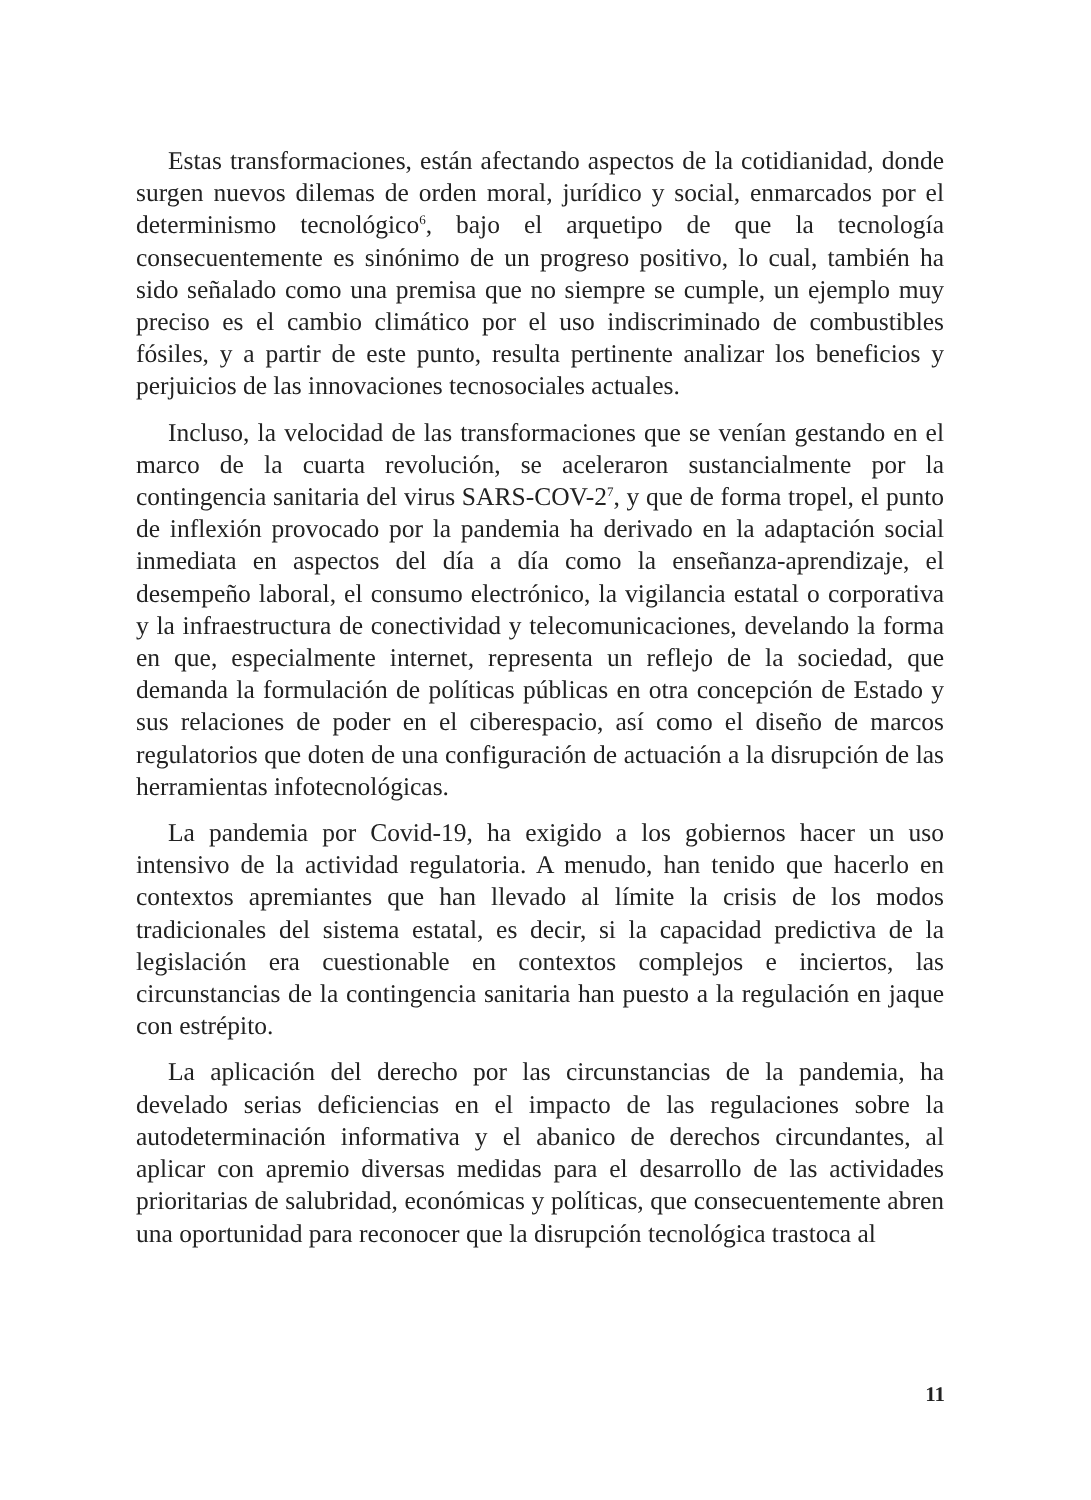Estas transformaciones, están afectando aspectos de la cotidianidad, donde surgen nuevos dilemas de orden moral, jurídico y social, enmarcados por el determinismo tecnológico<sup>6</sup>, bajo el arquetipo de que la tecnología consecuentemente es sinónimo de un progreso positivo, lo cual, también ha sido señalado como una premisa que no siempre se cumple, un ejemplo muy preciso es el cambio climático por el uso indiscriminado de combustibles fósiles, y a partir de este punto, resulta pertinente analizar los beneficios y perjuicios de las innovaciones tecnosociales actuales.
Incluso, la velocidad de las transformaciones que se venían gestando en el marco de la cuarta revolución, se aceleraron sustancialmente por la contingencia sanitaria del virus SARS-COV-2<sup>7</sup>, y que de forma tropel, el punto de inflexión provocado por la pandemia ha derivado en la adaptación social inmediata en aspectos del día a día como la enseñanza-aprendizaje, el desempeño laboral, el consumo electrónico, la vigilancia estatal o corporativa y la infraestructura de conectividad y telecomunicaciones, develando la forma en que, especialmente internet, representa un reflejo de la sociedad, que demanda la formulación de políticas públicas en otra concepción de Estado y sus relaciones de poder en el ciberespacio, así como el diseño de marcos regulatorios que doten de una configuración de actuación a la disrupción de las herramientas infotecnológicas.
La pandemia por Covid-19, ha exigido a los gobiernos hacer un uso intensivo de la actividad regulatoria. A menudo, han tenido que hacerlo en contextos apremiantes que han llevado al límite la crisis de los modos tradicionales del sistema estatal, es decir, si la capacidad predictiva de la legislación era cuestionable en contextos complejos e inciertos, las circunstancias de la contingencia sanitaria han puesto a la regulación en jaque con estrépito.
La aplicación del derecho por las circunstancias de la pandemia, ha develado serias deficiencias en el impacto de las regulaciones sobre la autodeterminación informativa y el abanico de derechos circundantes, al aplicar con apremio diversas medidas para el desarrollo de las actividades prioritarias de salubridad, económicas y políticas, que consecuentemente abren una oportunidad para reconocer que la disrupción tecnológica trastoca al
11